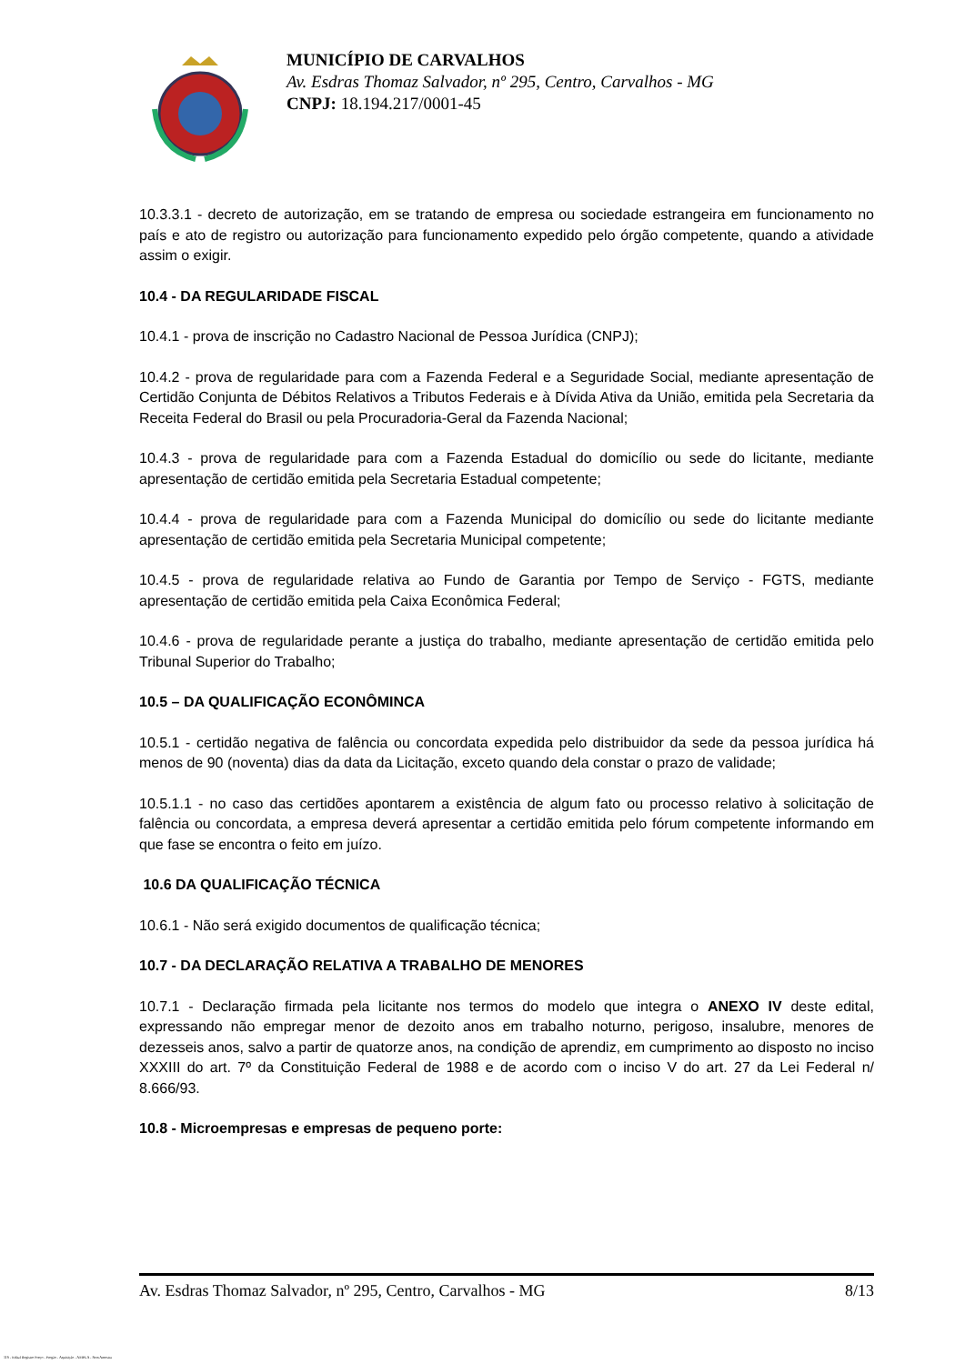MUNICÍPIO DE CARVALHOS
Av. Esdras Thomaz Salvador, nº 295, Centro, Carvalhos - MG
CNPJ: 18.194.217/0001-45
10.3.3.1 - decreto de autorização, em se tratando de empresa ou sociedade estrangeira em funcionamento no país e ato de registro ou autorização para funcionamento expedido pelo órgão competente, quando a atividade assim o exigir.
10.4 - DA REGULARIDADE FISCAL
10.4.1 - prova de inscrição no Cadastro Nacional de Pessoa Jurídica (CNPJ);
10.4.2 - prova de regularidade para com a Fazenda Federal e a Seguridade Social, mediante apresentação de Certidão Conjunta de Débitos Relativos a Tributos Federais e à Dívida Ativa da União, emitida pela Secretaria da Receita Federal do Brasil ou pela Procuradoria-Geral da Fazenda Nacional;
10.4.3 - prova de regularidade para com a Fazenda Estadual do domicílio ou sede do licitante, mediante apresentação de certidão emitida pela Secretaria Estadual competente;
10.4.4 - prova de regularidade para com a Fazenda Municipal do domicílio ou sede do licitante mediante apresentação de certidão emitida pela Secretaria Municipal competente;
10.4.5 - prova de regularidade relativa ao Fundo de Garantia por Tempo de Serviço - FGTS, mediante apresentação de certidão emitida pela Caixa Econômica Federal;
10.4.6 - prova de regularidade perante a justiça do trabalho, mediante apresentação de certidão emitida pelo Tribunal Superior do Trabalho;
10.5 – DA QUALIFICAÇÃO ECONÔMINCA
10.5.1 - certidão negativa de falência ou concordata expedida pelo distribuidor da sede da pessoa jurídica há menos de 90 (noventa) dias da data da Licitação, exceto quando dela constar o prazo de validade;
10.5.1.1 - no caso das certidões apontarem a existência de algum fato ou processo relativo à solicitação de falência ou concordata, a empresa deverá apresentar a certidão emitida pelo fórum competente informando em que fase se encontra o feito em juízo.
10.6 DA QUALIFICAÇÃO TÉCNICA
10.6.1 - Não será exigido documentos de qualificação técnica;
10.7 - DA DECLARAÇÃO RELATIVA A TRABALHO DE MENORES
10.7.1 - Declaração firmada pela licitante nos termos do modelo que integra o ANEXO IV deste edital, expressando não empregar menor de dezoito anos em trabalho noturno, perigoso, insalubre, menores de dezesseis anos, salvo a partir de quatorze anos, na condição de aprendiz, em cumprimento ao disposto no inciso XXXIII do art. 7º da Constituição Federal de 1988 e de acordo com o inciso V do art. 27 da Lei Federal n/ 8.666/93.
10.8 - Microempresas e empresas de pequeno porte:
Av. Esdras Thomaz Salvador, nº 295, Centro, Carvalhos - MG 8/13
119 - Edital Registro Preço - Pregão - Aquisição - AMPLA - Sem Amostra